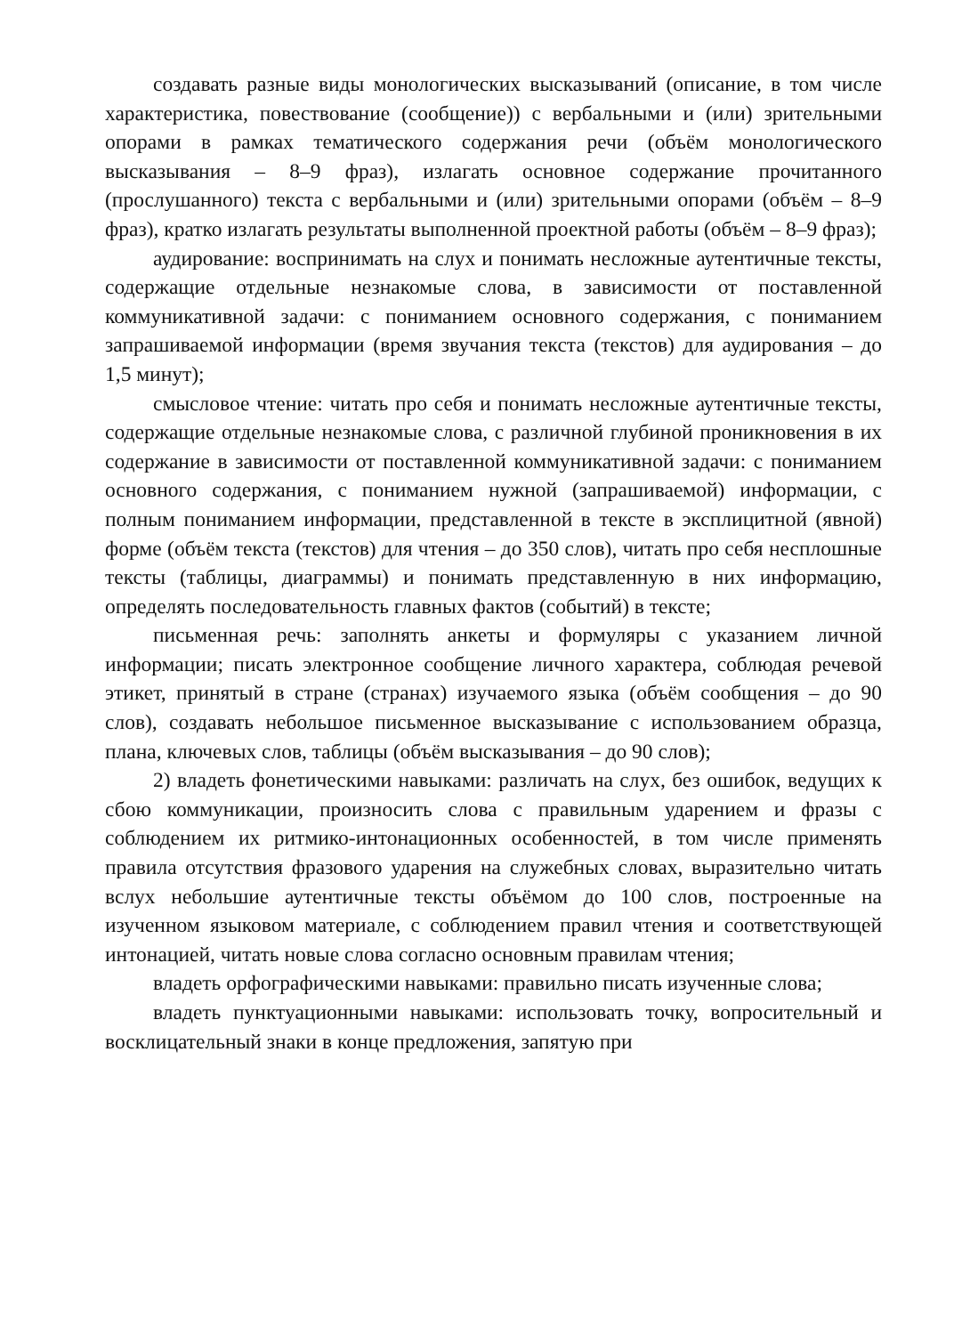создавать разные виды монологических высказываний (описание, в том числе характеристика, повествование (сообщение)) с вербальными и (или) зрительными опорами в рамках тематического содержания речи (объём монологического высказывания – 8–9 фраз), излагать основное содержание прочитанного (прослушанного) текста с вербальными и (или) зрительными опорами (объём – 8–9 фраз), кратко излагать результаты выполненной проектной работы (объём – 8–9 фраз);
аудирование: воспринимать на слух и понимать несложные аутентичные тексты, содержащие отдельные незнакомые слова, в зависимости от поставленной коммуникативной задачи: с пониманием основного содержания, с пониманием запрашиваемой информации (время звучания текста (текстов) для аудирования – до 1,5 минут);
смысловое чтение: читать про себя и понимать несложные аутентичные тексты, содержащие отдельные незнакомые слова, с различной глубиной проникновения в их содержание в зависимости от поставленной коммуникативной задачи: с пониманием основного содержания, с пониманием нужной (запрашиваемой) информации, с полным пониманием информации, представленной в тексте в эксплицитной (явной) форме (объём текста (текстов) для чтения – до 350 слов), читать про себя несплошные тексты (таблицы, диаграммы) и понимать представленную в них информацию, определять последовательность главных фактов (событий) в тексте;
письменная речь: заполнять анкеты и формуляры с указанием личной информации; писать электронное сообщение личного характера, соблюдая речевой этикет, принятый в стране (странах) изучаемого языка (объём сообщения – до 90 слов), создавать небольшое письменное высказывание с использованием образца, плана, ключевых слов, таблицы (объём высказывания – до 90 слов);
2) владеть фонетическими навыками: различать на слух, без ошибок, ведущих к сбою коммуникации, произносить слова с правильным ударением и фразы с соблюдением их ритмико-интонационных особенностей, в том числе применять правила отсутствия фразового ударения на служебных словах, выразительно читать вслух небольшие аутентичные тексты объёмом до 100 слов, построенные на изученном языковом материале, с соблюдением правил чтения и соответствующей интонацией, читать новые слова согласно основным правилам чтения;
владеть орфографическими навыками: правильно писать изученные слова;
владеть пунктуационными навыками: использовать точку, вопросительный и восклицательный знаки в конце предложения, запятую при